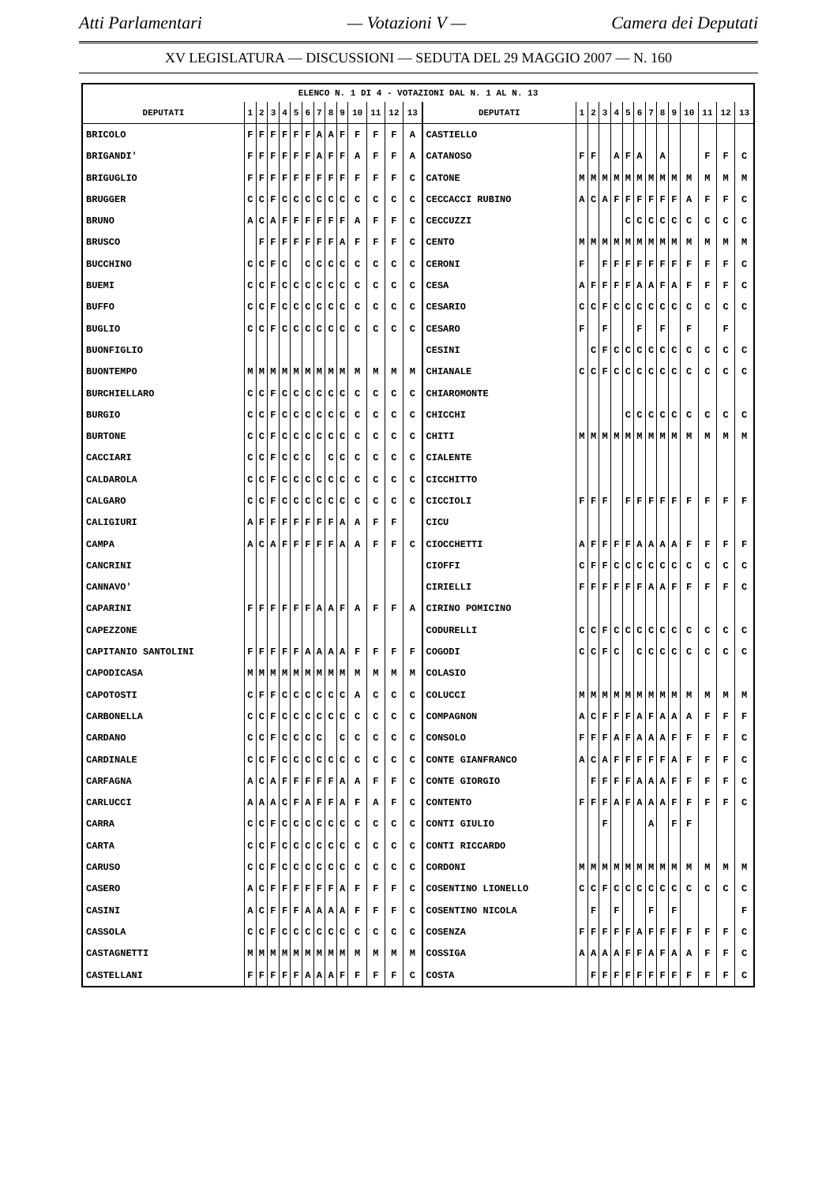Atti Parlamentari — Votazioni V — Camera dei Deputati
XV LEGISLATURA — DISCUSSIONI — SEDUTA DEL 29 MAGGIO 2007 — N. 160
| ELENCO N. 1 DI 4 - VOTAZIONI DAL N. 1 AL N. 13 | | | | | | | | | | | | | | | | | | | | | | | | | | | |
| --- | --- | --- | --- | --- | --- | --- | --- | --- | --- | --- | --- | --- | --- | --- | --- | --- | --- | --- | --- | --- | --- | --- | --- | --- | --- | --- | --- |
| DEPUTATI | 1 | 2 | 3 | 4 | 5 | 6 | 7 | 8 | 9 | 10 | 11 | 12 | 13 | DEPUTATI | 1 | 2 | 3 | 4 | 5 | 6 | 7 | 8 | 9 | 10 | 11 | 12 | 13 |
| BRICOLO | F | F | F | F | F | F | A | A | F | F | F | F | A | CASTIELLO | | | | | | | | | | | | | |
| BRIGANDI' | F | F | F | F | F | F | A | F | F | A | F | F | A | CATANOSO | F | F | | A | F | A | | A | | | F | F | C |
| BRIGUGLIO | F | F | F | F | F | F | F | F | F | F | F | F | C | CATONE | M | M | M | M | M | M | M | M | M | M | M | M | M |
| BRUGGER | C | C | F | C | C | C | C | C | C | C | C | C | C | CECCACCI RUBINO | A | C | A | F | F | F | F | F | F | A | F | F | C |
| BRUNO | A | C | A | F | F | F | F | F | F | A | F | F | C | CECCUZZI | | | | | C | C | C | C | C | C | C | C | C |
| BRUSCO | | F | F | F | F | F | F | F | A | F | F | F | C | CENTO | M | M | M | M | M | M | M | M | M | M | M | M | M |
| BUCCHINO | C | C | F | C | | C | C | C | C | C | C | C | C | CERONI | F | | F | F | F | F | F | F | F | F | F | F | C |
| BUEMI | C | C | F | C | C | C | C | C | C | C | C | C | C | CESA | A | F | F | F | F | A | A | F | A | F | F | F | C |
| BUFFO | C | C | F | C | C | C | C | C | C | C | C | C | C | CESARIO | C | C | F | C | C | C | C | C | C | C | C | C | C |
| BUGLIO | C | C | F | C | C | C | C | C | C | C | C | C | C | CESARO | F | | F | | | F | | F | | F | | F | |
| BUONFIGLIO | | | | | | | | | | | | | | CESINI | | C | F | C | C | C | C | C | C | C | C | C | C |
| BUONTEMPO | M | M | M | M | M | M | M | M | M | M | M | M | M | CHIANALE | C | C | F | C | C | C | C | C | C | C | C | C | C |
| BURCHIELLARO | C | C | F | C | C | C | C | C | C | C | C | C | C | CHIAROMONTE | | | | | | | | | | | | | |
| BURGIO | C | C | F | C | C | C | C | C | C | C | C | C | C | CHICCHI | | | | | C | C | C | C | C | C | C | C | C |
| BURTONE | C | C | F | C | C | C | C | C | C | C | C | C | C | CHITI | M | M | M | M | M | M | M | M | M | M | M | M | M |
| CACCIARI | C | C | F | C | C | C | | C | C | C | C | C | C | CIALENTE | | | | | | | | | | | | | |
| CALDAROLA | C | C | F | C | C | C | C | C | C | C | C | C | C | CICCHITTO | | | | | | | | | | | | | |
| CALGARO | C | C | F | C | C | C | C | C | C | C | C | C | C | CICCIOLI | F | F | F | | F | F | F | F | F | F | F | F | F |
| CALIGIURI | A | F | F | F | F | F | F | F | A | A | F | F | | CICU | | | | | | | | | | | | | |
| CAMPA | A | C | A | F | F | F | F | F | A | A | F | F | C | CIOCCHETTI | A | F | F | F | F | A | A | A | A | F | F | F | F |
| CANCRINI | | | | | | | | | | | | | | CIOFFI | C | F | F | C | C | C | C | C | C | C | C | C | C |
| CANNAVO' | | | | | | | | | | | | | | CIRIELLI | F | F | F | F | F | F | A | A | F | F | F | F | C |
| CAPARINI | F | F | F | F | F | F | A | A | F | A | F | F | A | CIRINO POMICINO | | | | | | | | | | | | | |
| CAPEZZONE | | | | | | | | | | | | | | CODURELLI | C | C | F | C | C | C | C | C | C | C | C | C | C |
| CAPITANIO SANTOLINI | F | F | F | F | F | A | A | A | A | F | F | F | F | COGODI | C | C | F | C | | C | C | C | C | C | C | C | C |
| CAPODICASA | M | M | M | M | M | M | M | M | M | M | M | M | M | COLASIO | | | | | | | | | | | | | |
| CAPOTOSTI | C | F | F | C | C | C | C | C | C | A | C | C | C | COLUCCI | M | M | M | M | M | M | M | M | M | M | M | M | M |
| CARBONELLA | C | C | F | C | C | C | C | C | C | C | C | C | C | COMPAGNON | A | C | F | F | F | A | F | A | A | A | F | F | F |
| CARDANO | C | C | F | C | C | C | C | | C | C | C | C | C | CONSOLO | F | F | F | A | F | A | A | A | F | F | F | F | C |
| CARDINALE | C | C | F | C | C | C | C | C | C | C | C | C | C | CONTE GIANFRANCO | A | C | A | F | F | F | F | F | A | F | F | F | C |
| CARFAGNA | A | C | A | F | F | F | F | F | A | A | F | F | C | CONTE GIORGIO | | F | F | F | F | A | A | A | F | F | F | F | C |
| CARLUCCI | A | A | A | C | F | A | F | F | A | F | A | F | C | CONTENTO | F | F | F | A | F | A | A | A | F | F | F | F | C |
| CARRA | C | C | F | C | C | C | C | C | C | C | C | C | C | CONTI GIULIO | | | F | | | | A | | F | F | | | |
| CARTA | C | C | F | C | C | C | C | C | C | C | C | C | C | CONTI RICCARDO | | | | | | | | | | | | | |
| CARUSO | C | C | F | C | C | C | C | C | C | C | C | C | C | CORDONI | M | M | M | M | M | M | M | M | M | M | M | M | M |
| CASERO | A | C | F | F | F | F | F | F | A | F | F | F | C | COSENTINO LIONELLO | C | C | F | C | C | C | C | C | C | C | C | C | C |
| CASINI | A | C | F | F | F | A | A | A | A | F | F | F | C | COSENTINO NICOLA | | F | | F | | | F | | F | | | | F |
| CASSOLA | C | C | F | C | C | C | C | C | C | C | C | C | C | COSENZA | F | F | F | F | F | A | F | F | F | F | F | F | C |
| CASTAGNETTI | M | M | M | M | M | M | M | M | M | M | M | M | M | COSSIGA | A | A | A | A | F | F | A | F | A | A | F | F | C |
| CASTELLANI | F | F | F | F | F | A | A | A | F | F | F | F | C | COSTA | | F | F | F | F | F | F | F | F | F | F | F | C |